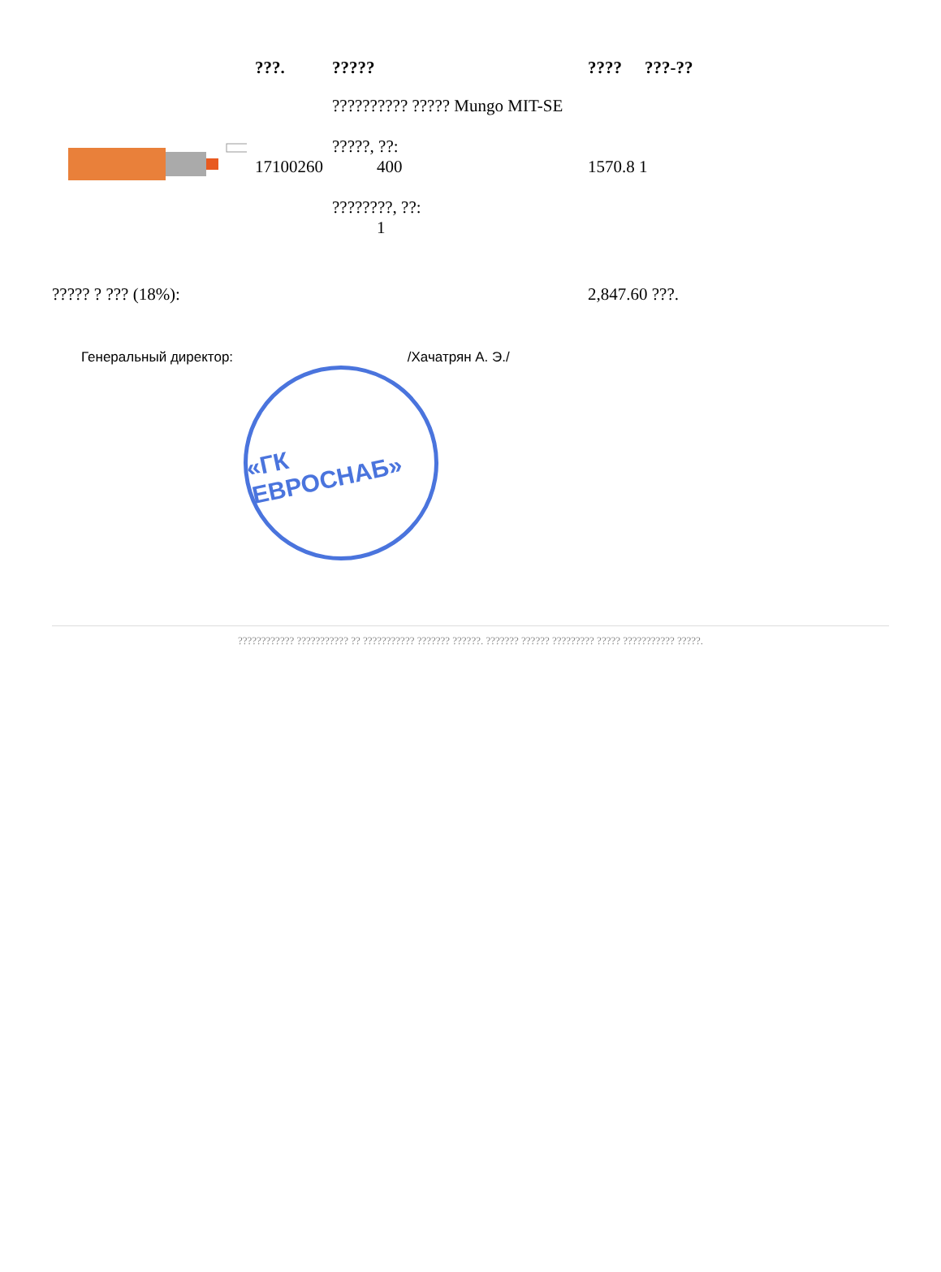| | ???. | ????? | ???? | ???-?? |
| --- | --- | --- | --- | --- |
| | 17100260 | ?????????? ????? Mungo MIT-SE ?????, ??: 400 ????????, ??: 1 | 1570.8 1 | |
| ????? ? ??? (18%): | | | 2,847.60 ???. | |
Генеральный директор: /Хачатрян А. Э./
«ГК ЕВРОСНАБ»
???????????? ??????????? ?? ??????????? ??????? ??????. ??????? ?????? ????????? ????? ??????????? ?????.